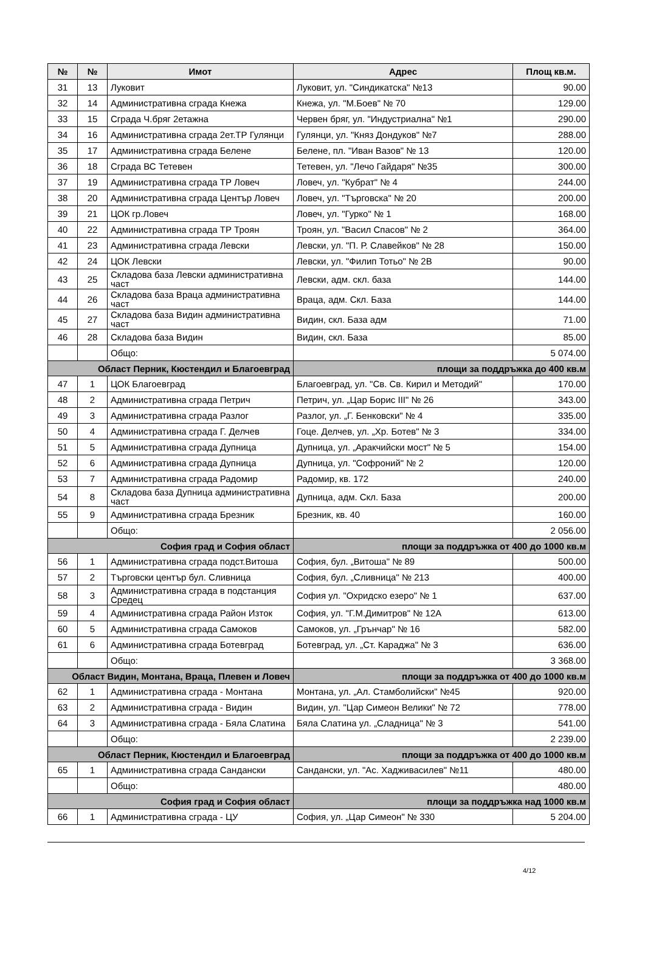| № | № | Имот | Адрес | Площ кв.м. |
| --- | --- | --- | --- | --- |
| 31 | 13 | Луковит | Луковит, ул. "Синдикатска" №13 | 90.00 |
| 32 | 14 | Административна сграда Кнежа | Кнежа, ул. "М.Боев" № 70 | 129.00 |
| 33 | 15 | Сграда Ч.бряг 2етажна | Червен бряг, ул. "Индустриална" №1 | 290.00 |
| 34 | 16 | Административна сграда 2ет.ТР Гулянци | Гулянци, ул. "Княз Дондуков" №7 | 288.00 |
| 35 | 17 | Административна сграда Белене | Белене, пл. "Иван Вазов" № 13 | 120.00 |
| 36 | 18 | Сграда ВС Тетевен | Тетевен, ул. "Лечо Гайдаря" №35 | 300.00 |
| 37 | 19 | Административна сграда ТР Ловеч | Ловеч, ул. "Кубрат" № 4 | 244.00 |
| 38 | 20 | Административна сграда Център Ловеч | Ловеч, ул. "Търговска" № 20 | 200.00 |
| 39 | 21 | ЦОК гр.Ловеч | Ловеч, ул. "Гурко" № 1 | 168.00 |
| 40 | 22 | Административна сграда ТР Троян | Троян, ул. "Васил Спасов" № 2 | 364.00 |
| 41 | 23 | Административна сграда Левски | Левски, ул. "П. Р. Славейков" № 28 | 150.00 |
| 42 | 24 | ЦОК Левски | Левски, ул. "Филип Тотьо" № 2В | 90.00 |
| 43 | 25 | Складова база Левски административна част | Левски, адм. скл. база | 144.00 |
| 44 | 26 | Складова база Враца административна част | Враца, адм. Скл. База | 144.00 |
| 45 | 27 | Складова база Видин административна част | Видин, скл. База адм | 71.00 |
| 46 | 28 | Складова база Видин | Видин, скл. База | 85.00 |
| | | Общо: | | 5 074.00 |
| Област Перник, Кюстендил и Благоевград | | | площи за поддръжка до 400 кв.м | |
| 47 | 1 | ЦОК Благоевград | Благоевград, ул. "Св. Св. Кирил и Методий" | 170.00 |
| 48 | 2 | Административна сграда Петрич | Петрич, ул. „Цар Борис III" № 26 | 343.00 |
| 49 | 3 | Административна сграда Разлог | Разлог, ул. „Г. Бенковски" № 4 | 335.00 |
| 50 | 4 | Административна сграда Г. Делчев | Гоце. Делчев, ул. „Хр. Ботев" № 3 | 334.00 |
| 51 | 5 | Административна сграда Дупница | Дупница, ул. „Аракчийски мост" № 5 | 154.00 |
| 52 | 6 | Административна сграда Дупница | Дупница, ул. "Софроний" № 2 | 120.00 |
| 53 | 7 | Административна сграда Радомир | Радомир, кв. 172 | 240.00 |
| 54 | 8 | Складова база Дупница административна част | Дупница, адм. Скл. База | 200.00 |
| 55 | 9 | Административна сграда Брезник | Брезник, кв. 40 | 160.00 |
| | | Общо: | | 2 056.00 |
| София град и София област | | | площи за поддръжка от 400 до 1000 кв.м | |
| 56 | 1 | Административна сграда подст.Витоша | София, бул. „Витоша" № 89 | 500.00 |
| 57 | 2 | Търговски център бул. Сливница | София, бул. „Сливница" № 213 | 400.00 |
| 58 | 3 | Административна сграда в подстанция Средец | София ул. "Охридско езеро" № 1 | 637.00 |
| 59 | 4 | Административна сграда Район Изток | София, ул. "Г.М.Димитров" № 12А | 613.00 |
| 60 | 5 | Административна сграда Самоков | Самоков, ул. „Грънчар" № 16 | 582.00 |
| 61 | 6 | Административна сграда Ботевград | Ботевград, ул. „Ст. Караджа" № 3 | 636.00 |
| | | Общо: | | 3 368.00 |
| Област Видин, Монтана, Враца, Плевен и Ловеч | | | площи за поддръжка от 400 до 1000 кв.м | |
| 62 | 1 | Административна сграда - Монтана | Монтана, ул. „Ал. Стамболийски" №45 | 920.00 |
| 63 | 2 | Административна сграда - Видин | Видин, ул. "Цар Симеон Велики" № 72 | 778.00 |
| 64 | 3 | Административна сграда - Бяла Слатина | Бяла Слатина ул. „Сладница" № 3 | 541.00 |
| | | Общо: | | 2 239.00 |
| Област Перник, Кюстендил и Благоевград | | | площи за поддръжка от 400 до 1000 кв.м | |
| 65 | 1 | Административна сграда Сандански | Сандански, ул. "Ас. Хадживасилев" №11 | 480.00 |
| | | Общо: | | 480.00 |
| София град и София област | | | площи за поддръжка над 1000 кв.м | |
| 66 | 1 | Административна сграда - ЦУ | София, ул. „Цар Симеон" № 330 | 5 204.00 |
4/12